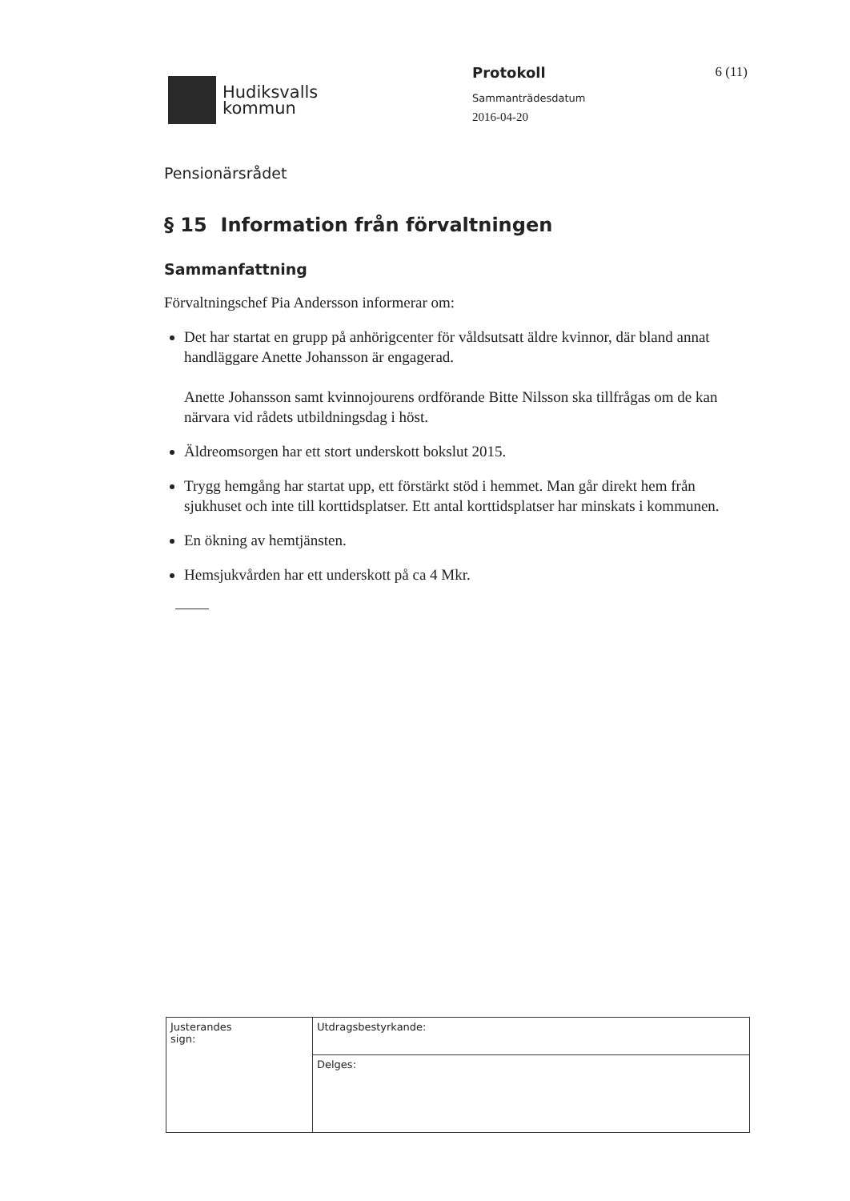Hudiksvalls
kommun
Protokoll
Sammanträdesdatum
2016-04-20
6 (11)
Pensionärsrådet
§ 15 Information från förvaltningen
Sammanfattning
Förvaltningschef Pia Andersson informerar om:
Det har startat en grupp på anhörigcenter för våldsutsatt äldre kvinnor, där bland annat handläggare Anette Johansson är engagerad.
Anette Johansson samt kvinnojourens ordförande Bitte Nilsson ska tillfrågas om de kan närvara vid rådets utbildningsdag i höst.
Äldreomsorgen har ett stort underskott bokslut 2015.
Trygg hemgång har startat upp, ett förstärkt stöd i hemmet. Man går direkt hem från sjukhuset och inte till korttidsplatser. Ett antal korttidsplatser har minskats i kommunen.
En ökning av hemtjänsten.
Hemsjukvården har ett underskott på ca 4 Mkr.
| Justerandes sign: | Utdragsbestyrkande: |
| | Delges: |